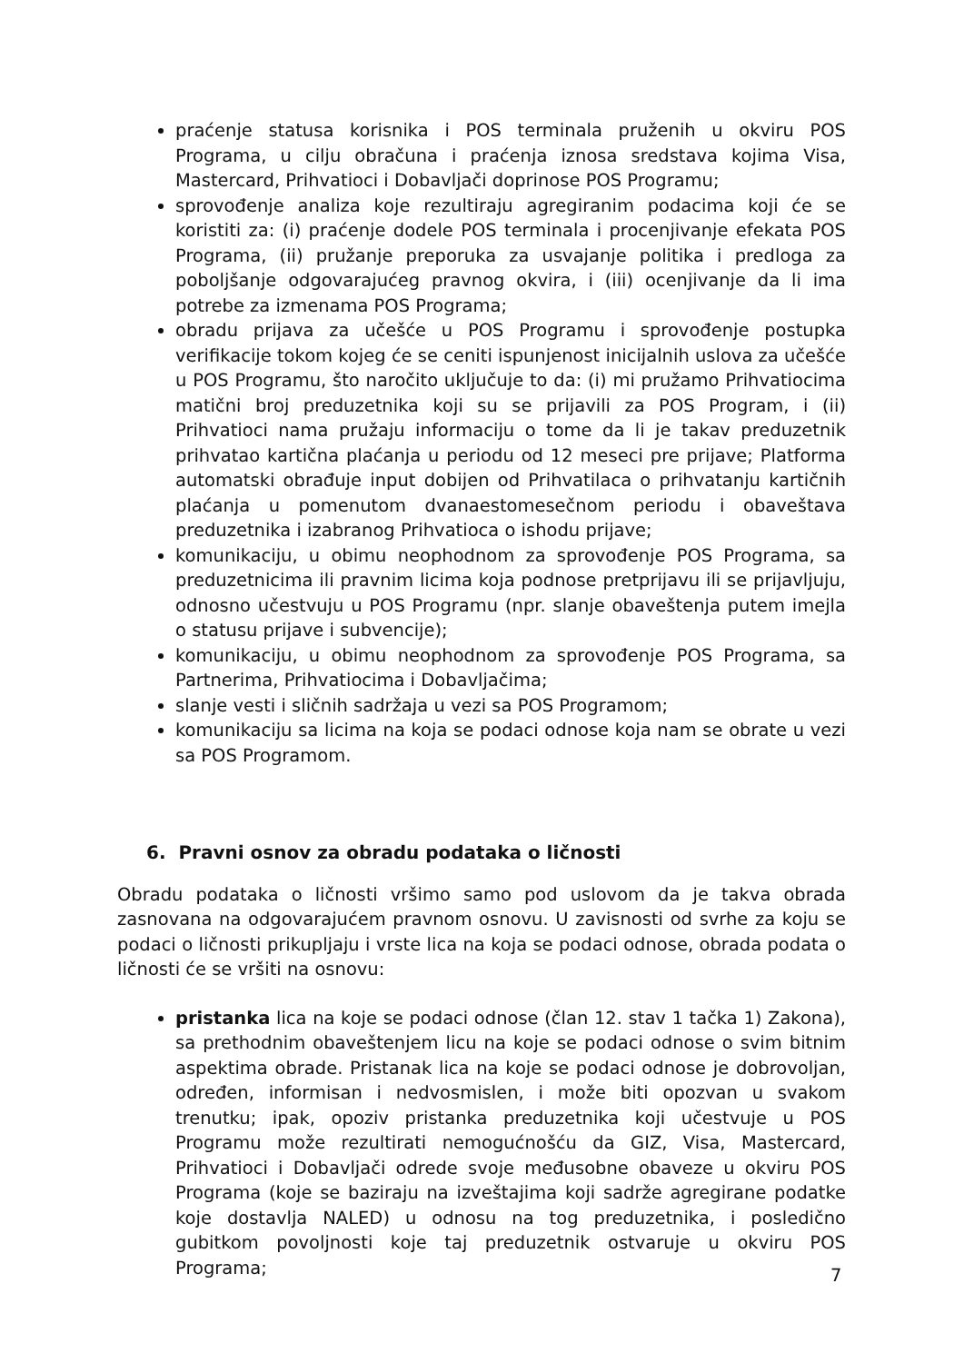praćenje statusa korisnika i POS terminala pruženih u okviru POS Programa, u cilju obračuna i praćenja iznosa sredstava kojima Visa, Mastercard, Prihvatioci i Dobavljači doprinose POS Programu;
sprovođenje analiza koje rezultiraju agregiranim podacima koji će se koristiti za: (i) praćenje dodele POS terminala i procenjivanje efekata POS Programa, (ii) pružanje preporuka za usvajanje politika i predloga za poboljšanje odgovarajućeg pravnog okvira, i (iii) ocenjivanje da li ima potrebe za izmenama POS Programa;
obradu prijava za učešće u POS Programu i sprovođenje postupka verifikacije tokom kojeg će se ceniti ispunjenost inicijalnih uslova za učešće u POS Programu, što naročito uključuje to da: (i) mi pružamo Prihvatiocima matični broj preduzetnika koji su se prijavili za POS Program, i (ii) Prihvatioci nama pružaju informaciju o tome da li je takav preduzetnik prihvatao kartična plaćanja u periodu od 12 meseci pre prijave; Platforma automatski obrađuje input dobijen od Prihvatilaca o prihvatanju kartičnih plaćanja u pomenutom dvanaestomesečnom periodu i obaveštava preduzetnika i izabranog Prihvatioca o ishodu prijave;
komunikaciju, u obimu neophodnom za sprovođenje POS Programa, sa preduzetnicima ili pravnim licima koja podnose pretprijavu ili se prijavljuju, odnosno učestvuju u POS Programu (npr. slanje obaveštenja putem imejla o statusu prijave i subvencije);
komunikaciju, u obimu neophodnom za sprovođenje POS Programa, sa Partnerima, Prihvatiocima i Dobavljačima;
slanje vesti i sličnih sadržaja u vezi sa POS Programom;
komunikaciju sa licima na koja se podaci odnose koja nam se obrate u vezi sa POS Programom.
6. Pravni osnov za obradu podataka o ličnosti
Obradu podataka o ličnosti vršimo samo pod uslovom da je takva obrada zasnovana na odgovarajućem pravnom osnovu. U zavisnosti od svrhe za koju se podaci o ličnosti prikupljaju i vrste lica na koja se podaci odnose, obrada podata o ličnosti će se vršiti na osnovu:
pristanka lica na koje se podaci odnose (član 12. stav 1 tačka 1) Zakona), sa prethodnim obaveštenjem licu na koje se podaci odnose o svim bitnim aspektima obrade. Pristanak lica na koje se podaci odnose je dobrovoljan, određen, informisan i nedvosmislen, i može biti opozvan u svakom trenutku; ipak, opoziv pristanka preduzetnika koji učestvuje u POS Programu može rezultirati nemogućnošću da GIZ, Visa, Mastercard, Prihvatioci i Dobavljači odrede svoje međusobne obaveze u okviru POS Programa (koje se baziraju na izveštajima koji sadrže agregirane podatke koje dostavlja NALED) u odnosu na tog preduzetnika, i posledično gubitkom povoljnosti koje taj preduzetnik ostvaruje u okviru POS Programa;
7